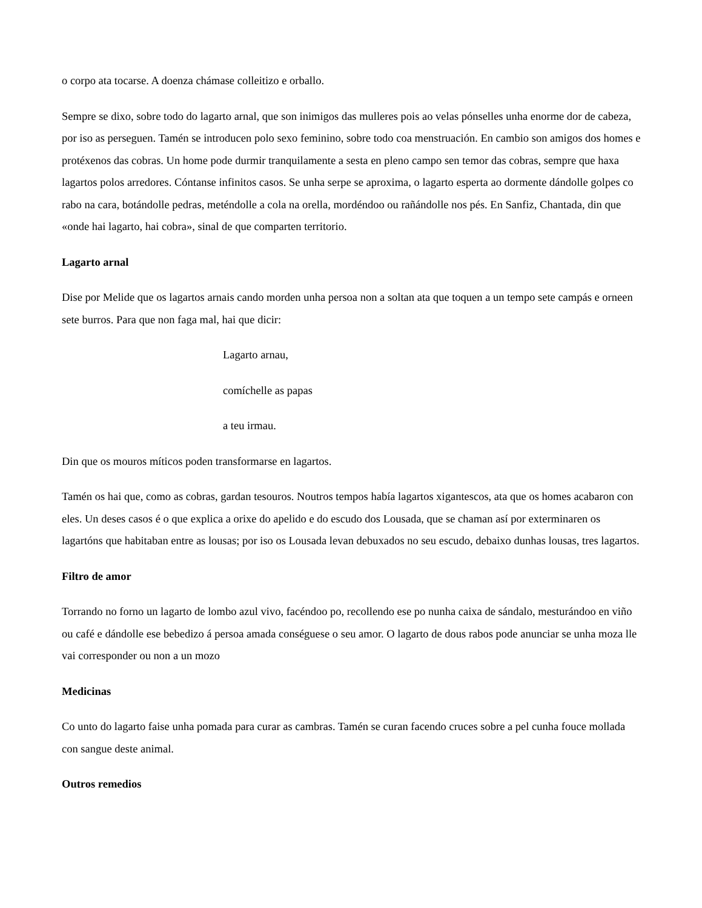o corpo ata tocarse. A doenza chámase colleitizo e orballo.
Sempre se dixo, sobre todo do lagarto arnal, que son inimigos das mulleres pois ao velas pónselles unha enorme dor de cabeza, por iso as perseguen. Tamén se introducen polo sexo feminino, sobre todo coa menstruación. En cambio son amigos dos homes e protéxenos das cobras. Un home pode durmir tranquilamente a sesta en pleno campo sen temor das cobras, sempre que haxa lagartos polos arredores. Cóntanse infinitos casos. Se unha serpe se aproxima, o lagarto esperta ao dormente dándolle golpes co rabo na cara, botándolle pedras, meténdolle a cola na orella, mordéndoo ou rañándolle nos pés. En Sanfiz, Chantada, din que «onde hai lagarto, hai cobra», sinal de que comparten territorio.
Lagarto arnal
Dise por Melide que os lagartos arnais cando morden unha persoa non a soltan ata que toquen a un tempo sete campás e orneen sete burros. Para que non faga mal, hai que dicir:
Lagarto arnau,
comíchelle as papas
a teu irmau.
Din que os mouros míticos poden transformarse en lagartos.
Tamén os hai que, como as cobras, gardan tesouros. Noutros tempos había lagartos xigantescos, ata que os homes acabaron con eles. Un deses casos é o que explica a orixe do apelido e do escudo dos Lousada, que se chaman así por exterminaren os lagartóns que habitaban entre as lousas; por iso os Lousada levan debuxados no seu escudo, debaixo dunhas lousas, tres lagartos.
Filtro de amor
Torrando no forno un lagarto de lombo azul vivo, facéndoo po, recollendo ese po nunha caixa de sándalo, mesturándoo en viño ou café e dándolle ese bebedizo á persoa amada conséguese o seu amor. O lagarto de dous rabos pode anunciar se unha moza lle vai corresponder ou non a un mozo
Medicinas
Co unto do lagarto faise unha pomada para curar as cambras. Tamén se curan facendo cruces sobre a pel cunha fouce mollada con sangue deste animal.
Outros remedios